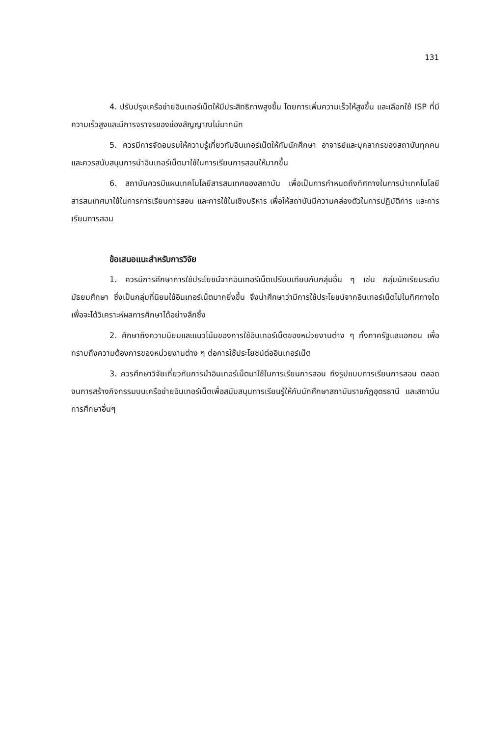131
4. ปรับปรุงเครือข่ายอินเทอร์เน็ตให้มีประสิทธิภาพสูงขึ้น โดยการเพิ่มความเร็วให้สูงขึ้น และเลือกใช้ ISP ที่มีความเร็วสูงและมีการจราจรของช่องสัญญาณไม่มากนัก
5. ควรมีการจัดอบรมให้ความรู้เกี่ยวกับอินเทอร์เน็ตให้กับนักศึกษา อาจารย์และบุคลากรของสถาบันทุกคน และควรสนับสนุนการนำอินเทอร์เน็ตมาใช้ในการเรียนการสอนให้มากขึ้น
6. สถาบันควรมีแผนเทคโนโลยีสารสนเทศของสถาบัน เพื่อเป็นการกำหนดถึงทิศทางในการนำเทคโนโลยีสารสนเทศมาใช้ในการการเรียนการสอน และการใช้ในเชิงบริหาร เพื่อให้สถาบันมีความคล่องตัวในการปฏิบัติการ และการเรียนการสอน
ข้อเสนอแนะสำหรับการวิจัย
1. ควรมีการศึกษาการใช้ประโยชน์จากอินเทอร์เน็ตเปรียบเทียบกับกลุ่มอื่น ๆ เช่น กลุ่มนักเรียนระดับมัธยมศึกษา ซึ่งเป็นกลุ่มที่นิยมใช้อินเทอร์เน็ตมากยิ่งขึ้น จึงน่าศึกษาว่ามีการใช้ประโยชน์จากอินเทอร์เน็ตไปในทิศทางใด เพื่อจะได้วิเคราะห์ผลการศึกษาได้อย่างลึกซึ้ง
2. ศึกษาถึงความนิยมและแนวโน้มของการใช้อินเทอร์เน็ตของหน่วยงานต่าง ๆ ทั้งภาครัฐและเอกชน เพื่อทราบถึงความต้องการของหน่วยงานต่าง ๆ ต่อการใช้ประโยชน์ต่ออินเทอร์เน็ต
3. ควรศึกษาวิจัยเกี่ยวกับการนำอินเทอร์เน็ตมาใช้ในการเรียนการสอน ถึงรูปแบบการเรียนการสอน ตลอดจนการสร้างกิจกรรมบนเครือข่ายอินเทอร์เน็ตเพื่อสนับสนุนการเรียนรู้ให้กับนักศึกษาสถาบันราชภัฏอุดรธานี และสถาบันการศึกษาอื่นๆ